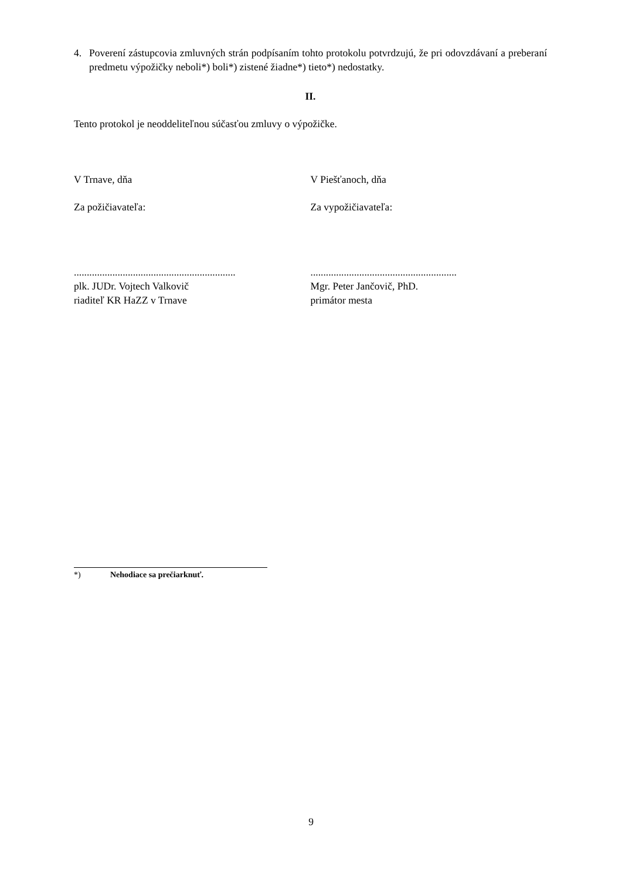4. Poverení zástupcovia zmluvných strán podpísaním tohto protokolu potvrdzujú, že pri odovzdávaní a preberaní predmetu výpožičky neboli*) boli*) zistené žiadne*) tieto*) nedostatky.
II.
Tento protokol je neoddeliteľnou súčasťou zmluvy o výpožičke.
V Trnave, dňa V Piešťanoch, dňa
Za požičiavateľa: Za vypožičiavateľa:
...............................................................
plk. JUDr. Vojtech Valkovič
riaditeľ KR HaZZ v Trnave
.........................................................
Mgr. Peter Jančovič, PhD.
primátor mesta
*) Nehodiace sa prečiarknuť.
9